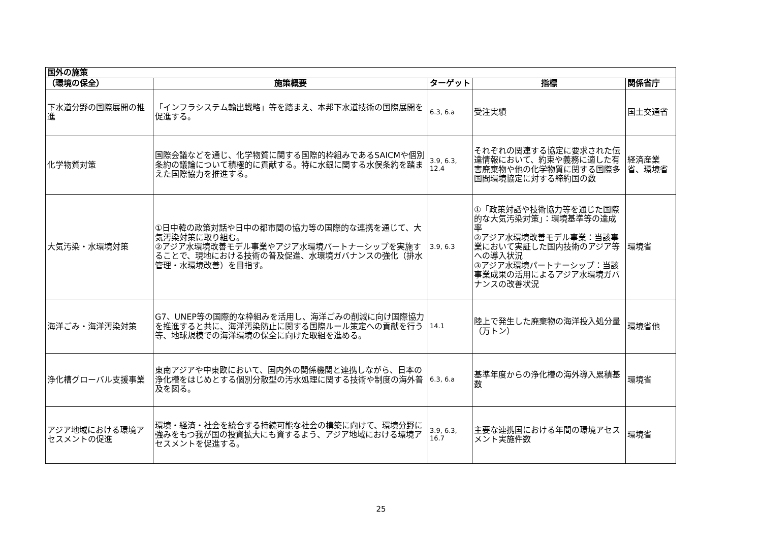| 国外の施策 | | | | |
| --- | --- | --- | --- | --- |
| （環境の保全） | 施策概要 | ターゲット | 指標 | 関係省庁 |
| 下水道分野の国際展開の推進 | 「インフラシステム輸出戦略」等を踏まえ、本邦下水道技術の国際展開を促進する。 | 6.3, 6.a | 受注実績 | 国土交通省 |
| 化学物質対策 | 国際会議などを通じ、化学物質に関する国際的枠組みであるSAICMや個別条約の議論について積極的に貢献する。特に水銀に関する水俣条約を踏まえた国際協力を推進する。 | 3.9, 6.3, 12.4 | それぞれの関連する協定に要求された伝達情報において、約束や義務に適した有害廃棄物や他の化学物質に関する国際多国間環境協定に対する締約国の数 | 経済産業省、環境省 |
| 大気汚染・水環境対策 | ①日中韓の政策対話や日中の都市間の協力等の国際的な連携を通じて、大気汚染対策に取り組む。 ②アジア水環境改善モデル事業やアジア水環境パートナーシップを実施することで、現地における技術の普及促進、水環境ガバナンスの強化（排水管理・水環境改善）を目指す。 | 3.9, 6.3 | ①「政策対話や技術協力等を通じた国際的な大気汚染対策」：環境基準等の達成率 ②アジア水環境改善モデル事業：当該事業において実証した国内技術のアジア等への導入状況 ③アジア水環境パートナーシップ：当該事業成果の活用によるアジア水環境ガバナンスの改善状況 | 環境省 |
| 海洋ごみ・海洋汚染対策 | G7、UNEP等の国際的な枠組みを活用し、海洋ごみの削減に向け国際協力を推進すると共に、海洋汚染防止に関する国際ルール策定への貢献を行う等、地球規模での海洋環境の保全に向けた取組を進める。 | 14.1 | 陸上で発生した廃棄物の海洋投入処分量（万トン） | 環境省他 |
| 浄化槽グローバル支援事業 | 東南アジアや中東欧において、国内外の関係機関と連携しながら、日本の浄化槽をはじめとする個別分散型の汚水処理に関する技術や制度の海外普及を図る。 | 6.3, 6.a | 基準年度からの浄化槽の海外導入累積基数 | 環境省 |
| アジア地域における環境アセスメントの促進 | 環境・経済・社会を統合する持続可能な社会の構築に向けて、環境分野に強みをもつ我が国の投資拡大にも資するよう、アジア地域における環境アセスメントを促進する。 | 3.9, 6.3, 16.7 | 主要な連携国における年間の環境アセスメント実施件数 | 環境省 |
25